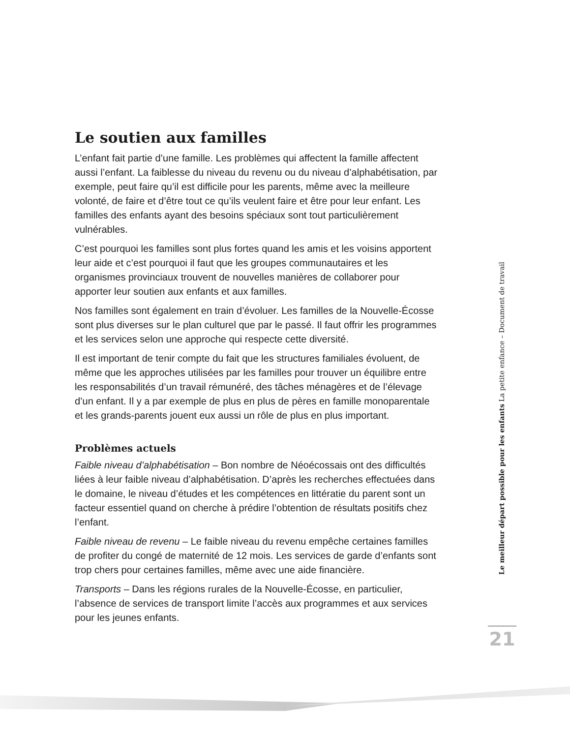Le soutien aux familles
L’enfant fait partie d’une famille. Les problèmes qui affectent la famille affectent aussi l’enfant. La faiblesse du niveau du revenu ou du niveau d’alphabétisation, par exemple, peut faire qu’il est difficile pour les parents, même avec la meilleure volonté, de faire et d’être tout ce qu’ils veulent faire et être pour leur enfant. Les familles des enfants ayant des besoins spéciaux sont tout particulièrement vulnérables.
C’est pourquoi les familles sont plus fortes quand les amis et les voisins apportent leur aide et c’est pourquoi il faut que les groupes communautaires et les organismes provinciaux trouvent de nouvelles manières de collaborer pour apporter leur soutien aux enfants et aux familles.
Nos familles sont également en train d’évoluer. Les familles de la Nouvelle-Écosse sont plus diverses sur le plan culturel que par le passé. Il faut offrir les programmes et les services selon une approche qui respecte cette diversité.
Il est important de tenir compte du fait que les structures familiales évoluent, de même que les approches utilisées par les familles pour trouver un équilibre entre les responsabilités d’un travail rémunéré, des tâches ménagères et de l’élevage d’un enfant. Il y a par exemple de plus en plus de pères en famille monoparentale et les grands-parents jouent eux aussi un rôle de plus en plus important.
Problèmes actuels
Faible niveau d’alphabétisation – Bon nombre de Néoécossais ont des difficultés liées à leur faible niveau d’alphabétisation. D’après les recherches effectuées dans le domaine, le niveau d’études et les compétences en littératie du parent sont un facteur essentiel quand on cherche à prédire l’obtention de résultats positifs chez l’enfant.
Faible niveau de revenu – Le faible niveau du revenu empêche certaines familles de profiter du congé de maternité de 12 mois. Les services de garde d’enfants sont trop chers pour certaines familles, même avec une aide financière.
Transports – Dans les régions rurales de la Nouvelle-Écosse, en particulier, l’absence de services de transport limite l’accès aux programmes et aux services pour les jeunes enfants.
Le meilleur départ possible pour les enfants La petite enfance – Document de travail
21